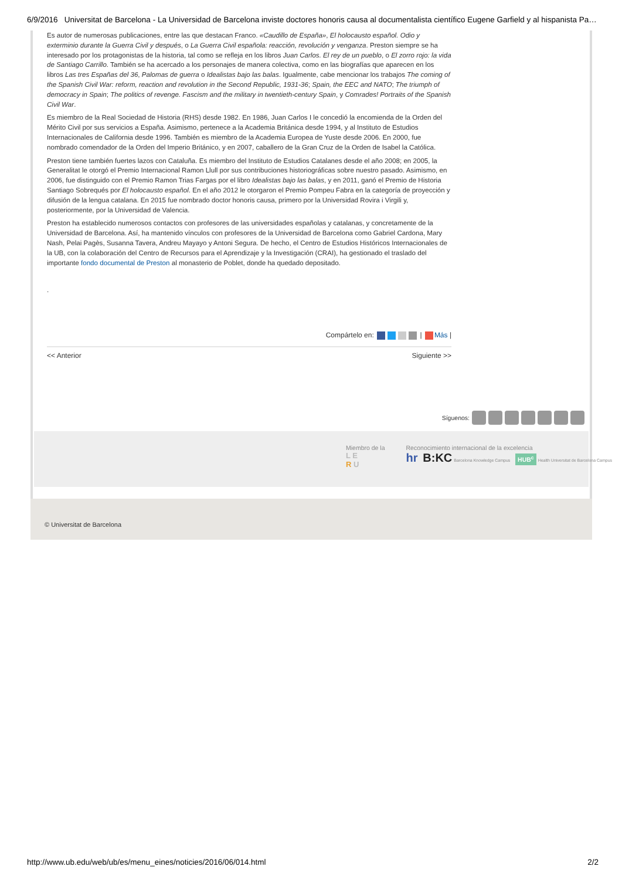6/9/2016 Universitat de Barcelona - La Universidad de Barcelona inviste doctores honoris causa al documentalista científico Eugene Garfield y al hispanista Pa…
Es autor de numerosas publicaciones, entre las que destacan Franco. «Caudillo de España», El holocausto español. Odio y exterminio durante la Guerra Civil y después, o La Guerra Civil española: reacción, revolución y venganza. Preston siempre se ha interesado por los protagonistas de la historia, tal como se refleja en los libros Juan Carlos. El rey de un pueblo, o El zorro rojo: la vida de Santiago Carrillo. También se ha acercado a los personajes de manera colectiva, como en las biografías que aparecen en los libros Las tres Españas del 36, Palomas de guerra o Idealistas bajo las balas. Igualmente, cabe mencionar los trabajos The coming of the Spanish Civil War: reform, reaction and revolution in the Second Republic, 1931-36; Spain, the EEC and NATO; The triumph of democracy in Spain; The politics of revenge. Fascism and the military in twentieth-century Spain, y Comrades! Portraits of the Spanish Civil War.
Es miembro de la Real Sociedad de Historia (RHS) desde 1982. En 1986, Juan Carlos I le concedió la encomienda de la Orden del Mérito Civil por sus servicios a España. Asimismo, pertenece a la Academia Británica desde 1994, y al Instituto de Estudios Internacionales de California desde 1996. También es miembro de la Academia Europea de Yuste desde 2006. En 2000, fue nombrado comendador de la Orden del Imperio Británico, y en 2007, caballero de la Gran Cruz de la Orden de Isabel la Católica.
Preston tiene también fuertes lazos con Cataluña. Es miembro del Instituto de Estudios Catalanes desde el año 2008; en 2005, la Generalitat le otorgó el Premio Internacional Ramon Llull por sus contribuciones historiográficas sobre nuestro pasado. Asimismo, en 2006, fue distinguido con el Premio Ramon Trias Fargas por el libro Idealistas bajo las balas, y en 2011, ganó el Premio de Historia Santiago Sobrequés por El holocausto español. En el año 2012 le otorgaron el Premio Pompeu Fabra en la categoría de proyección y difusión de la lengua catalana. En 2015 fue nombrado doctor honoris causa, primero por la Universidad Rovira i Virgili y, posteriormente, por la Universidad de Valencia.
Preston ha establecido numerosos contactos con profesores de las universidades españolas y catalanas, y concretamente de la Universidad de Barcelona. Así, ha mantenido vínculos con profesores de la Universidad de Barcelona como Gabriel Cardona, Mary Nash, Pelai Pagès, Susanna Tavera, Andreu Mayayo y Antoni Segura. De hecho, el Centro de Estudios Históricos Internacionales de la UB, con la colaboración del Centro de Recursos para el Aprendizaje y la Investigación (CRAI), ha gestionado el traslado del importante fondo documental de Preston al monasterio de Poblet, donde ha quedado depositado.
.
Compártelo en: | Más |
<< Anterior Siguiente >>
Síguenos:
Miembro de la
L E
R U
Reconocimiento internacional de la excelencia
hr B:KC Barcelona Knowledge Campus HUB<sup>c</sup> Health Universitat de Barcelona Campus
© Universitat de Barcelona
http://www.ub.edu/web/ub/es/menu_eines/noticies/2016/06/014.html 2/2